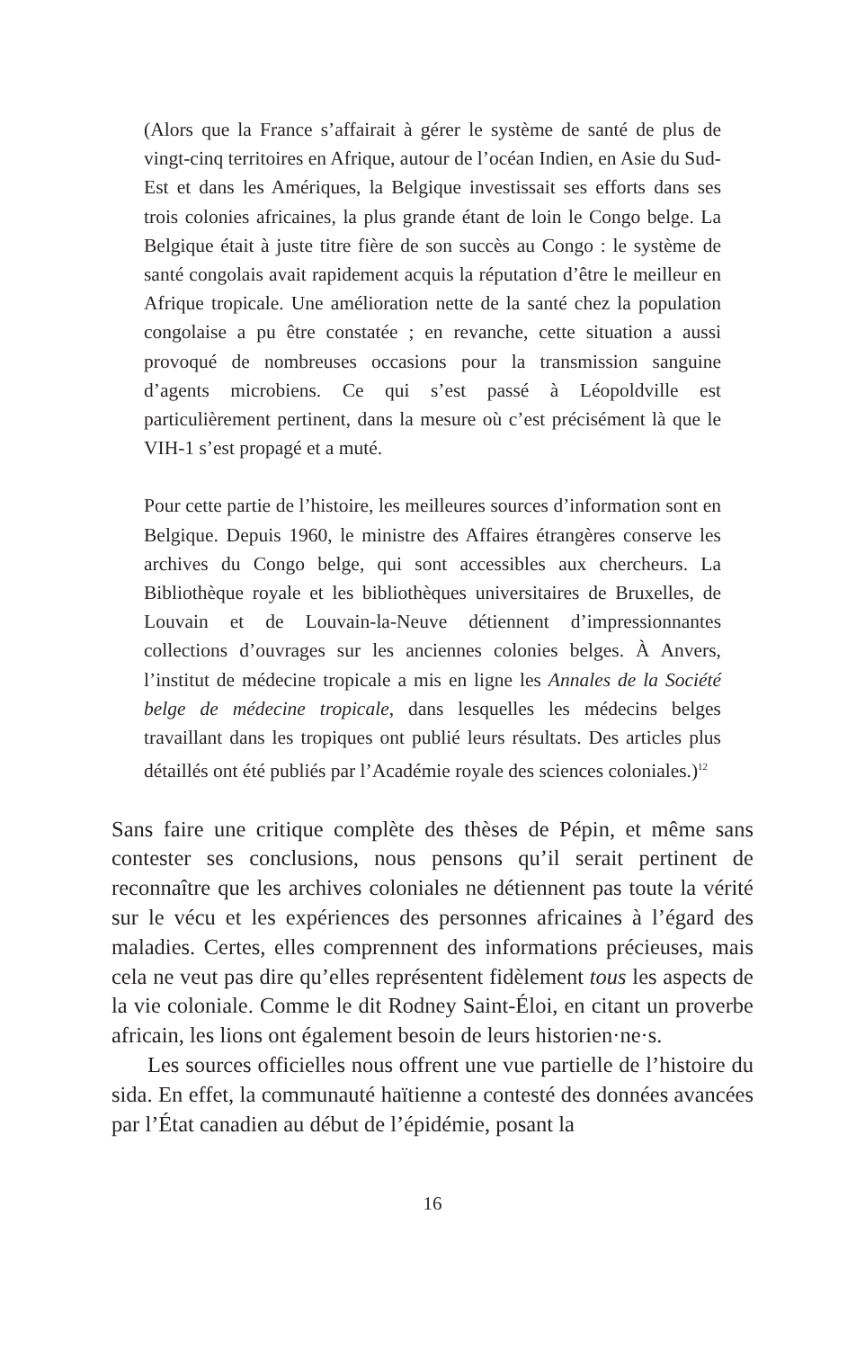(Alors que la France s’affairait à gérer le système de santé de plus de vingt-cinq territoires en Afrique, autour de l’océan Indien, en Asie du Sud-Est et dans les Amériques, la Belgique investissait ses efforts dans ses trois colonies africaines, la plus grande étant de loin le Congo belge. La Belgique était à juste titre fière de son succès au Congo : le système de santé congolais avait rapidement acquis la réputation d’être le meilleur en Afrique tropicale. Une amélioration nette de la santé chez la population congolaise a pu être constatée ; en revanche, cette situation a aussi provoqué de nombreuses occasions pour la transmission sanguine d’agents microbiens. Ce qui s’est passé à Léopoldville est particulièrement pertinent, dans la mesure où c’est précisément là que le VIH-1 s’est propagé et a muté.
Pour cette partie de l’histoire, les meilleures sources d’information sont en Belgique. Depuis 1960, le ministre des Affaires étrangères conserve les archives du Congo belge, qui sont accessibles aux chercheurs. La Bibliothèque royale et les bibliothèques universitaires de Bruxelles, de Louvain et de Louvain-la-Neuve détiennent d’impressionnantes collections d’ouvrages sur les anciennes colonies belges. À Anvers, l’institut de médecine tropicale a mis en ligne les Annales de la Société belge de médecine tropicale, dans lesquelles les médecins belges travaillant dans les tropiques ont publié leurs résultats. Des articles plus détaillés ont été publiés par l’Académie royale des sciences coloniales.)<sup>12</sup>
Sans faire une critique complète des thèses de Pépin, et même sans contester ses conclusions, nous pensons qu’il serait pertinent de reconnaître que les archives coloniales ne détiennent pas toute la vérité sur le vécu et les expériences des personnes africaines à l’égard des maladies. Certes, elles comprennent des informations précieuses, mais cela ne veut pas dire qu’elles représentent fidèlement tous les aspects de la vie coloniale. Comme le dit Rodney Saint-Éloi, en citant un proverbe africain, les lions ont également besoin de leurs historien·ne·s.
Les sources officielles nous offrent une vue partielle de l’histoire du sida. En effet, la communauté haïtienne a contesté des données avancées par l’État canadien au début de l’épidémie, posant la
16